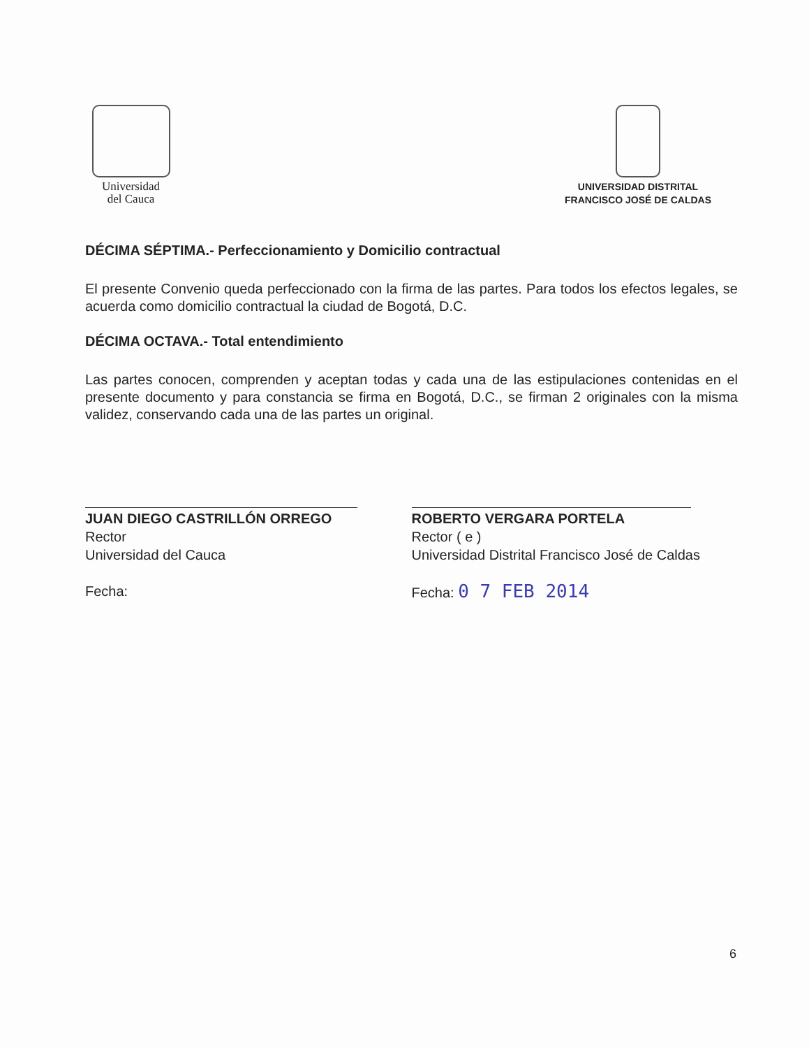Universidad
del Cauca
UNIVERSIDAD DISTRITAL
FRANCISCO JOSÉ DE CALDAS
DÉCIMA SÉPTIMA.- Perfeccionamiento y Domicilio contractual
El presente Convenio queda perfeccionado con la firma de las partes. Para todos los efectos legales, se acuerda como domicilio contractual la ciudad de Bogotá, D.C.
DÉCIMA OCTAVA.- Total entendimiento
Las partes conocen, comprenden y aceptan todas y cada una de las estipulaciones contenidas en el presente documento y para constancia se firma en Bogotá, D.C., se firman 2 originales con la misma validez, conservando cada una de las partes un original.
JUAN DIEGO CASTRILLÓN ORREGO
Rector
Universidad del Cauca
Fecha:
ROBERTO VERGARA PORTELA
Rector ( e )
Universidad Distrital Francisco José de Caldas
Fecha: 0 7 FEB 2014
6